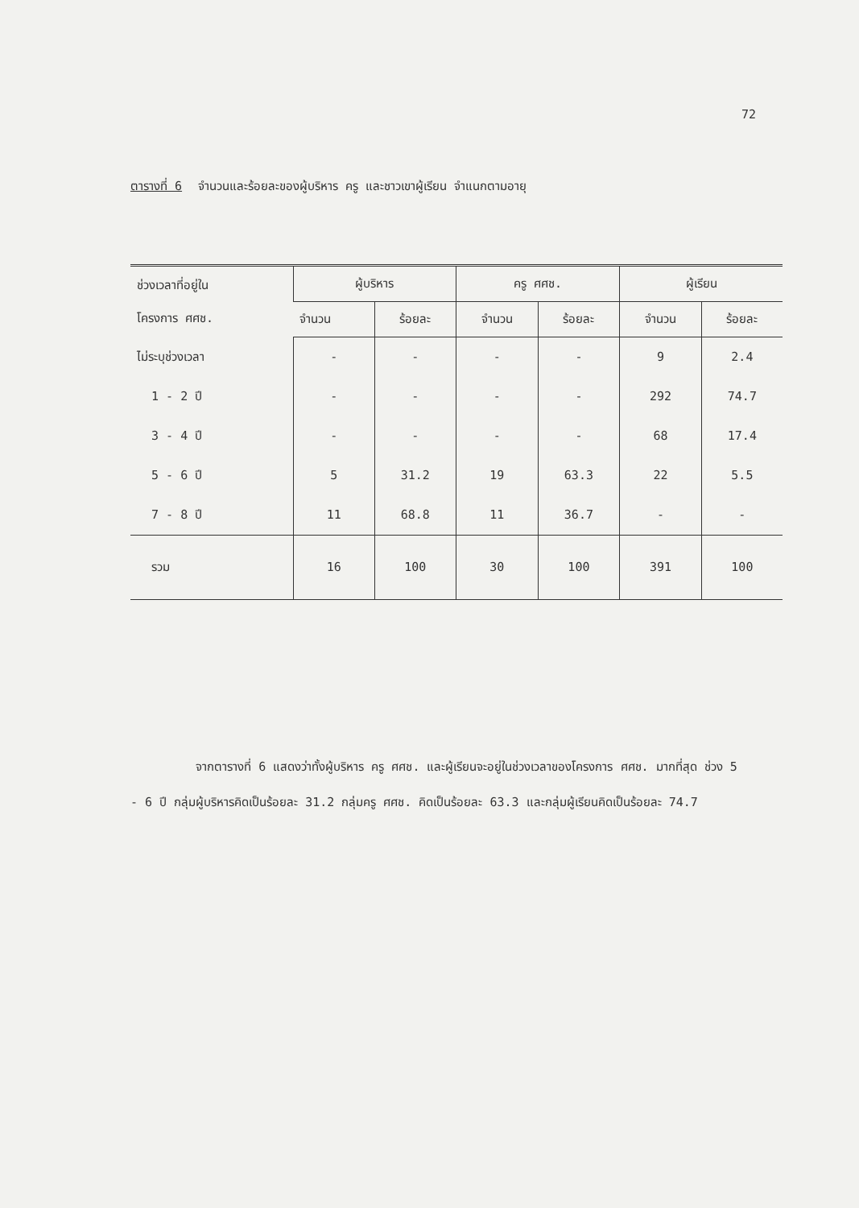72
ตารางที่ 6 จำนวนและร้อยละของผู้บริหาร ครู และชาวเขาผู้เรียน จำแนกตามอายุ
| ช่วงเวลาที่อยู่ใน โครงการ ศศช. | ผู้บริหาร | | ครู ศศช. | | ผู้เรียน | |
| --- | --- | --- | --- | --- | --- | --- |
| | จำนวน | ร้อยละ | จำนวน | ร้อยละ | จำนวน | ร้อยละ |
| ไม่ระบุช่วงเวลา | - | - | - | - | 9 | 2.4 |
| 1 - 2 ปี | - | - | - | - | 292 | 74.7 |
| 3 - 4 ปี | - | - | - | - | 68 | 17.4 |
| 5 - 6 ปี | 5 | 31.2 | 19 | 63.3 | 22 | 5.5 |
| 7 - 8 ปี | 11 | 68.8 | 11 | 36.7 | - | - |
| รวม | 16 | 100 | 30 | 100 | 391 | 100 |
จากตารางที่ 6 แสดงว่าทั้งผู้บริหาร ครู ศศช. และผู้เรียนจะอยู่ในช่วงเวลาของโครงการ ศศช. มากที่สุด ช่วง 5 - 6 ปี กลุ่มผู้บริหารคิดเป็นร้อยละ 31.2 กลุ่มครู ศศช. คิดเป็นร้อยละ 63.3 และกลุ่มผู้เรียนคิดเป็นร้อยละ 74.7